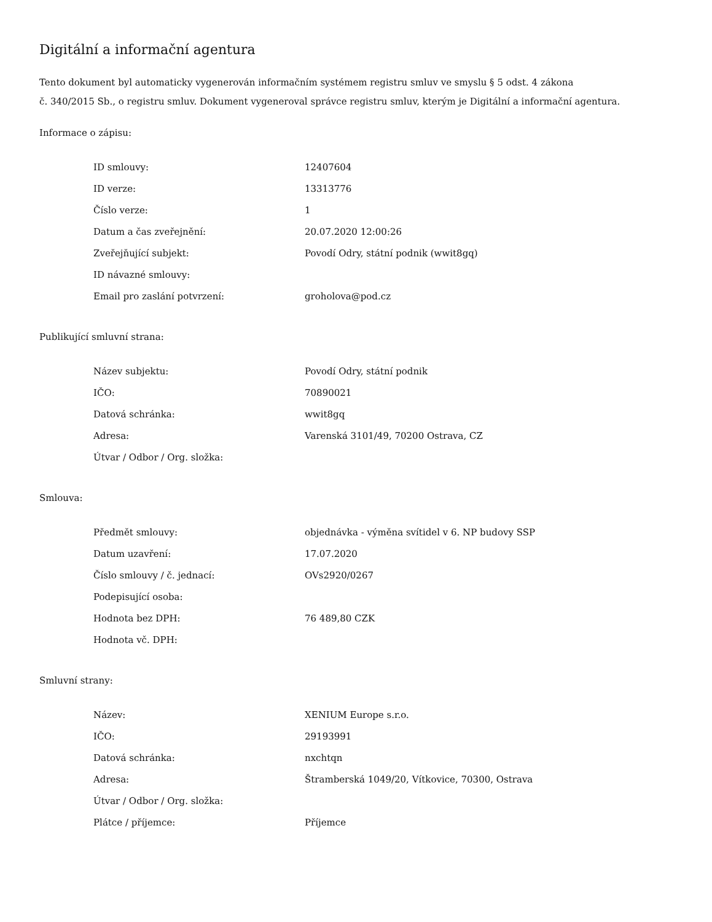Digitální a informační agentura
Tento dokument byl automaticky vygenerován informačním systémem registru smluv ve smyslu § 5 odst. 4 zákona
č. 340/2015 Sb., o registru smluv. Dokument vygeneroval správce registru smluv, kterým je Digitální a informační agentura.
Informace o zápisu:
| ID smlouvy: | 12407604 |
| ID verze: | 13313776 |
| Číslo verze: | 1 |
| Datum a čas zveřejnění: | 20.07.2020 12:00:26 |
| Zveřejňující subjekt: | Povodí Odry, státní podnik (wwit8gq) |
| ID návazné smlouvy: | |
| Email pro zaslání potvrzení: | groholova@pod.cz |
Publikující smluvní strana:
| Název subjektu: | Povodí Odry, státní podnik |
| IČO: | 70890021 |
| Datová schránka: | wwit8gq |
| Adresa: | Varenská 3101/49, 70200 Ostrava, CZ |
| Útvar / Odbor / Org. složka: | |
Smlouva:
| Předmět smlouvy: | objednávka - výměna svítidel v 6. NP budovy SSP |
| Datum uzavření: | 17.07.2020 |
| Číslo smlouvy / č. jednací: | OVs2920/0267 |
| Podepisující osoba: | |
| Hodnota bez DPH: | 76 489,80 CZK |
| Hodnota vč. DPH: | |
Smluvní strany:
| Název: | XENIUM Europe s.r.o. |
| IČO: | 29193991 |
| Datová schránka: | nxchtqn |
| Adresa: | Štramberská 1049/20, Vítkovice, 70300, Ostrava |
| Útvar / Odbor / Org. složka: | |
| Plátce / příjemce: | Příjemce |